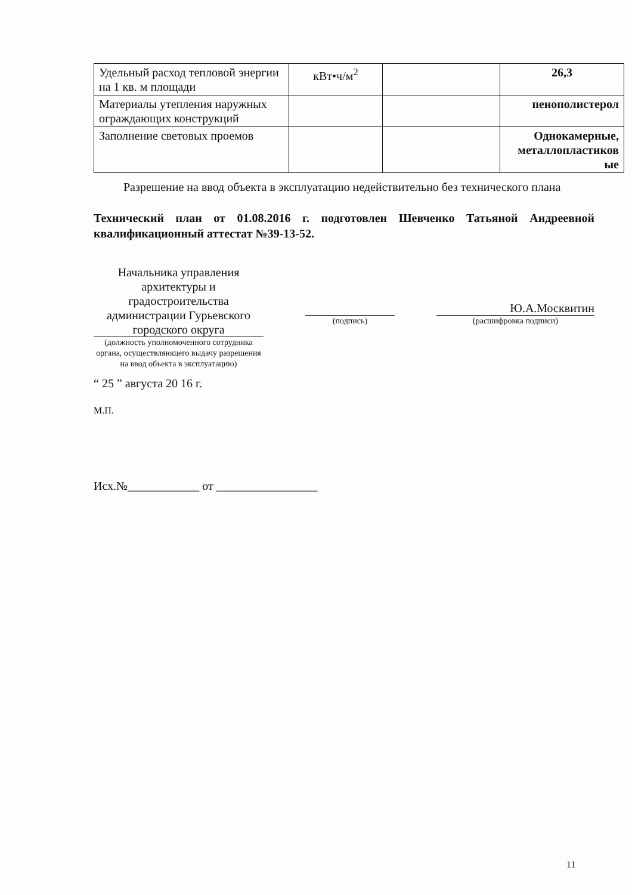| Удельный расход тепловой энергии на 1 кв. м площади | кВт•ч/м<sup>2</sup> | | 26,3 |
| Материалы утепления наружных ограждающих конструкций | | | пенополистерол |
| Заполнение световых проемов | | | Однокамерные, металлопластиков ые |
Разрешение на ввод объекта в эксплуатацию недействительно без технического плана
Технический план от 01.08.2016 г. подготовлен Шевченко Татьяной Андреевной квалификационный аттестат №39-13-52.
Начальника управления архитектуры и градостроительства администрации Гурьевского городского округа
(должность уполномоченного сотрудника органа, осуществляющего выдачу разрешения на ввод объекта в эксплуатацию)
(подпись)
Ю.А.Москвитин
(расшифровка подписи)
“ 25 ” августа 20 16 г.
М.П.
Исх.№____________ от _________________
11